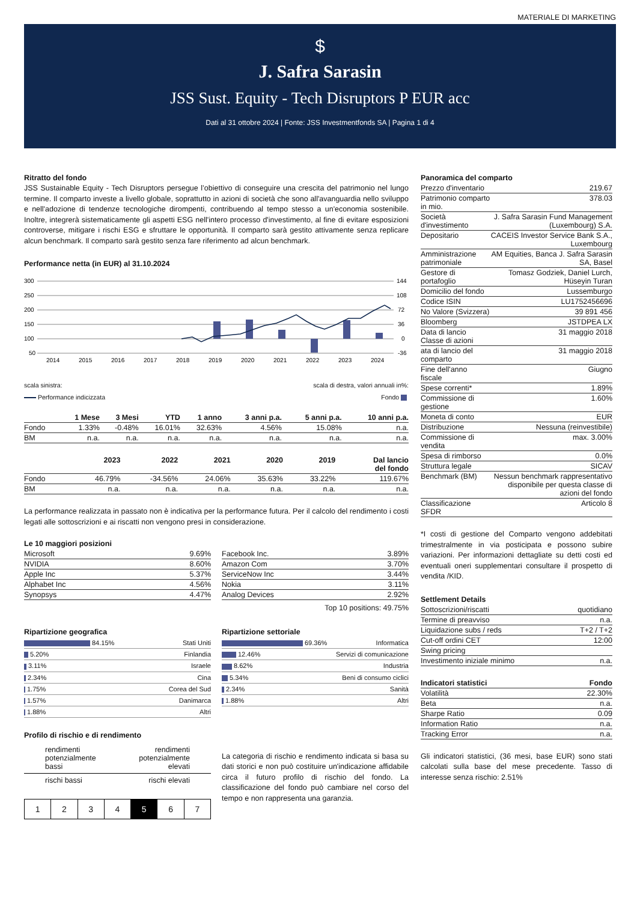MATERIALE DI MARKETING
$
J. Safra Sarasin
JSS Sust. Equity - Tech Disruptors P EUR acc
Dati al 31 ottobre 2024 | Fonte: JSS Investmentfonds SA | Pagina 1 di 4
Ritratto del fondo
JSS Sustainable Equity - Tech Disruptors persegue l’obiettivo di conseguire una crescita del patrimonio nel lungo termine. Il comparto investe a livello globale, soprattutto in azioni di società che sono all'avanguardia nello sviluppo e nell'adozione di tendenze tecnologiche dirompenti, contribuendo al tempo stesso a un'economia sostenibile. Inoltre, integrerà sistematicamente gli aspetti ESG nell'intero processo d'investimento, al fine di evitare esposizioni controverse, mitigare i rischi ESG e sfruttare le opportunità. Il comparto sarà gestito attivamente senza replicare alcun benchmark. Il comparto sarà gestito senza fare riferimento ad alcun benchmark.
Performance netta (in EUR) al 31.10.2024
300
250
200
150
100
50
144
108
72
36
0
-36
2014
2015
2016
2017
2018
2019
2020
2021
2022
2023
2024
scala sinistra: scala di destra, valori annuali in%:
Performance indicizzata Fondo
| | 1 Mese | 3 Mesi | YTD | 1 anno | 3 anni p.a. | 5 anni p.a. | 10 anni p.a. |
| --- | --- | --- | --- | --- | --- | --- | --- |
| Fondo | 1.33% | -0.48% | 16.01% | 32.63% | 4.56% | 15.08% | n.a. |
| BM | n.a. | n.a. | n.a. | n.a. | n.a. | n.a. | n.a. |
| | 2023 | 2022 | 2021 | 2020 | 2019 | Dal lancio del fondo |
| --- | --- | --- | --- | --- | --- | --- |
| Fondo | 46.79% | -34.56% | 24.06% | 35.63% | 33.22% | 119.67% |
| BM | n.a. | n.a. | n.a. | n.a. | n.a. | n.a. |
La performance realizzata in passato non è indicativa per la performance futura. Per il calcolo del rendimento i costi legati alle sottoscrizioni e ai riscatti non vengono presi in considerazione.
Le 10 maggiori posizioni
| Microsoft | 9.69% |
| NVIDIA | 8.60% |
| Apple Inc | 5.37% |
| Alphabet Inc | 4.56% |
| Synopsys | 4.47% |
| Facebook Inc. | 3.89% |
| Amazon Com | 3.70% |
| ServiceNow Inc | 3.44% |
| Nokia | 3.11% |
| Analog Devices | 2.92% |
Top 10 positions: 49.75%
Ripartizione geografica
| 84.15% | Stati Uniti |
| 5.20% | Finlandia |
| 3.11% | Israele |
| 2.34% | Cina |
| 1.75% | Corea del Sud |
| 1.57% | Danimarca |
| 1.88% | Altri |
Ripartizione settoriale
| 69.36% | Informatica |
| 12.46% | Servizi di comunicazione |
| 8.62% | Industria |
| 5.34% | Beni di consumo ciclici |
| 2.34% | Sanità |
| 1.88% | Altri |
Profilo di rischio e di rendimento
rendimenti
potenzialmente
bassi rendimenti
potenzialmente
elevati
rischi bassi rischi elevati
| 1 | 2 | 3 | 4 | 5 | 6 | 7 |
La categoria di rischio e rendimento indicata si basa su dati storici e non può costituire un'indicazione affidabile circa il futuro profilo di rischio del fondo. La classificazione del fondo può cambiare nel corso del tempo e non rappresenta una garanzia.
Panoramica del comparto
| Prezzo d'inventario | 219.67 |
| Patrimonio comparto in mio. | 378.03 |
| Società d'investimento | J. Safra Sarasin Fund Management (Luxembourg) S.A. |
| Depositario | CACEIS Investor Service Bank S.A., Luxembourg |
| Amministrazione patrimoniale | AM Equities, Banca J. Safra Sarasin SA, Basel |
| Gestore di portafoglio | Tomasz Godziek, Daniel Lurch, Hüseyin Turan |
| Domicilio del fondo | Lussemburgo |
| Codice ISIN | LU1752456696 |
| No Valore (Svizzera) | 39 891 456 |
| Bloomberg | JSTDPEA LX |
| Data di lancio Classe di azioni | 31 maggio 2018 |
| ata di lancio del comparto | 31 maggio 2018 |
| Fine dell'anno fiscale | Giugno |
| Spese correnti* | 1.89% |
| Commissione di gestione | 1.60% |
| Moneta di conto | EUR |
| Distribuzione | Nessuna (reinvestibile) |
| Commissione di vendita | max. 3.00% |
| Spesa di rimborso | 0.0% |
| Struttura legale | SICAV |
| Benchmark (BM) | Nessun benchmark rappresentativo disponibile per questa classe di azioni del fondo |
| Classificazione SFDR | Articolo 8 |
*I costi di gestione del Comparto vengono addebitati trimestralmente in via posticipata e possono subire variazioni. Per informazioni dettagliate su detti costi ed eventuali oneri supplementari consultare il prospetto di vendita /KID.
Settlement Details
| Sottoscrizioni/riscatti | quotidiano |
| Termine di preavviso | n.a. |
| Liquidazione subs / reds | T+2 / T+2 |
| Cut-off ordini CET | 12:00 |
| Swing pricing | |
| Investimento iniziale minimo | n.a. |
| Indicatori statistici | Fondo |
| --- | --- |
| Volatilità | 22.30% |
| Beta | n.a. |
| Sharpe Ratio | 0.09 |
| Information Ratio | n.a. |
| Tracking Error | n.a. |
Gli indicatori statistici, (36 mesi, base EUR) sono stati calcolati sulla base del mese precedente. Tasso di interesse senza rischio: 2.51%